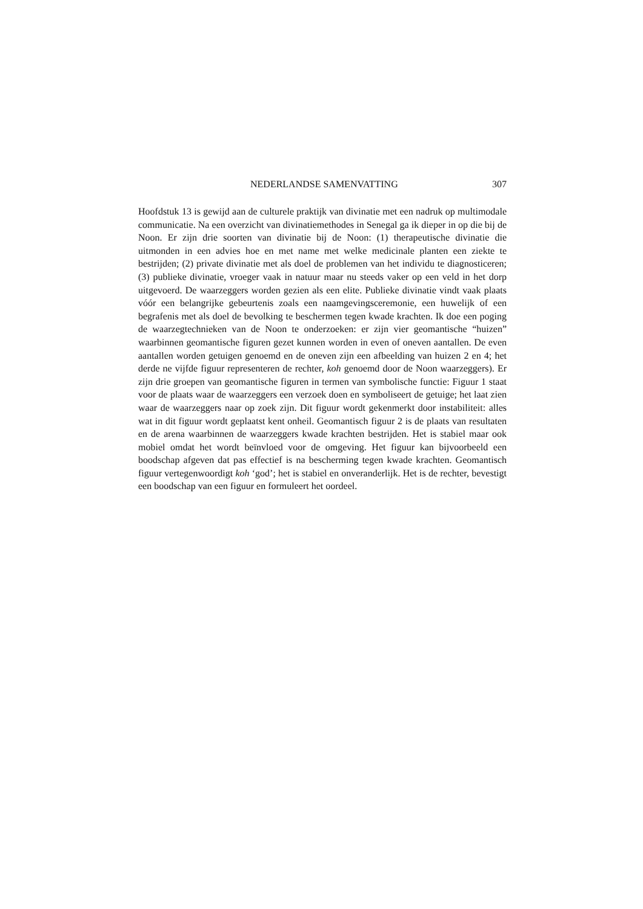NEDERLANDSE SAMENVATTING 307
Hoofdstuk 13 is gewijd aan de culturele praktijk van divinatie met een nadruk op multimodale communicatie. Na een overzicht van divinatiemethodes in Senegal ga ik dieper in op die bij de Noon. Er zijn drie soorten van divinatie bij de Noon: (1) therapeutische divinatie die uitmonden in een advies hoe en met name met welke medicinale planten een ziekte te bestrijden; (2) private divinatie met als doel de problemen van het individu te diagnosticeren; (3) publieke divinatie, vroeger vaak in natuur maar nu steeds vaker op een veld in het dorp uitgevoerd. De waarzeggers worden gezien als een elite. Publieke divinatie vindt vaak plaats vóór een belangrijke gebeurtenis zoals een naamgevingsceremonie, een huwelijk of een begrafenis met als doel de bevolking te beschermen tegen kwade krachten. Ik doe een poging de waarzegtechnieken van de Noon te onderzoeken: er zijn vier geomantische “huizen” waarbinnen geomantische figuren gezet kunnen worden in even of oneven aantallen. De even aantallen worden getuigen genoemd en de oneven zijn een afbeelding van huizen 2 en 4; het derde ne vijfde figuur representeren de rechter, koh genoemd door de Noon waarzeggers). Er zijn drie groepen van geomantische figuren in termen van symbolische functie: Figuur 1 staat voor de plaats waar de waarzeggers een verzoek doen en symboliseert de getuige; het laat zien waar de waarzeggers naar op zoek zijn. Dit figuur wordt gekenmerkt door instabiliteit: alles wat in dit figuur wordt geplaatst kent onheil. Geomantisch figuur 2 is de plaats van resultaten en de arena waarbinnen de waarzeggers kwade krachten bestrijden. Het is stabiel maar ook mobiel omdat het wordt beïnvloed voor de omgeving. Het figuur kan bijvoorbeeld een boodschap afgeven dat pas effectief is na bescherming tegen kwade krachten. Geomantisch figuur vertegenwoordigt koh ‘god’; het is stabiel en onveranderlijk. Het is de rechter, bevestigt een boodschap van een figuur en formuleert het oordeel.